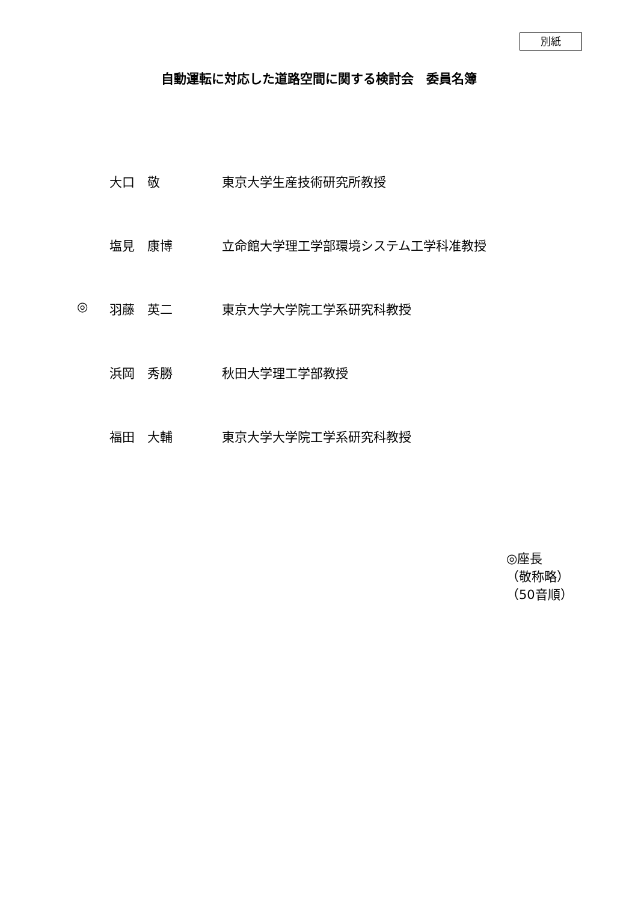別紙
自動運転に対応した道路空間に関する検討会　委員名簿
| | 大口 敬 | 東京大学生産技術研究所教授 |
| | 塩見 康博 | 立命館大学理工学部環境システム工学科准教授 |
| ◎ | 羽藤 英二 | 東京大学大学院工学系研究科教授 |
| | 浜岡 秀勝 | 秋田大学理工学部教授 |
| | 福田 大輔 | 東京大学大学院工学系研究科教授 |
◎座長
（敬称略）
（50音順）